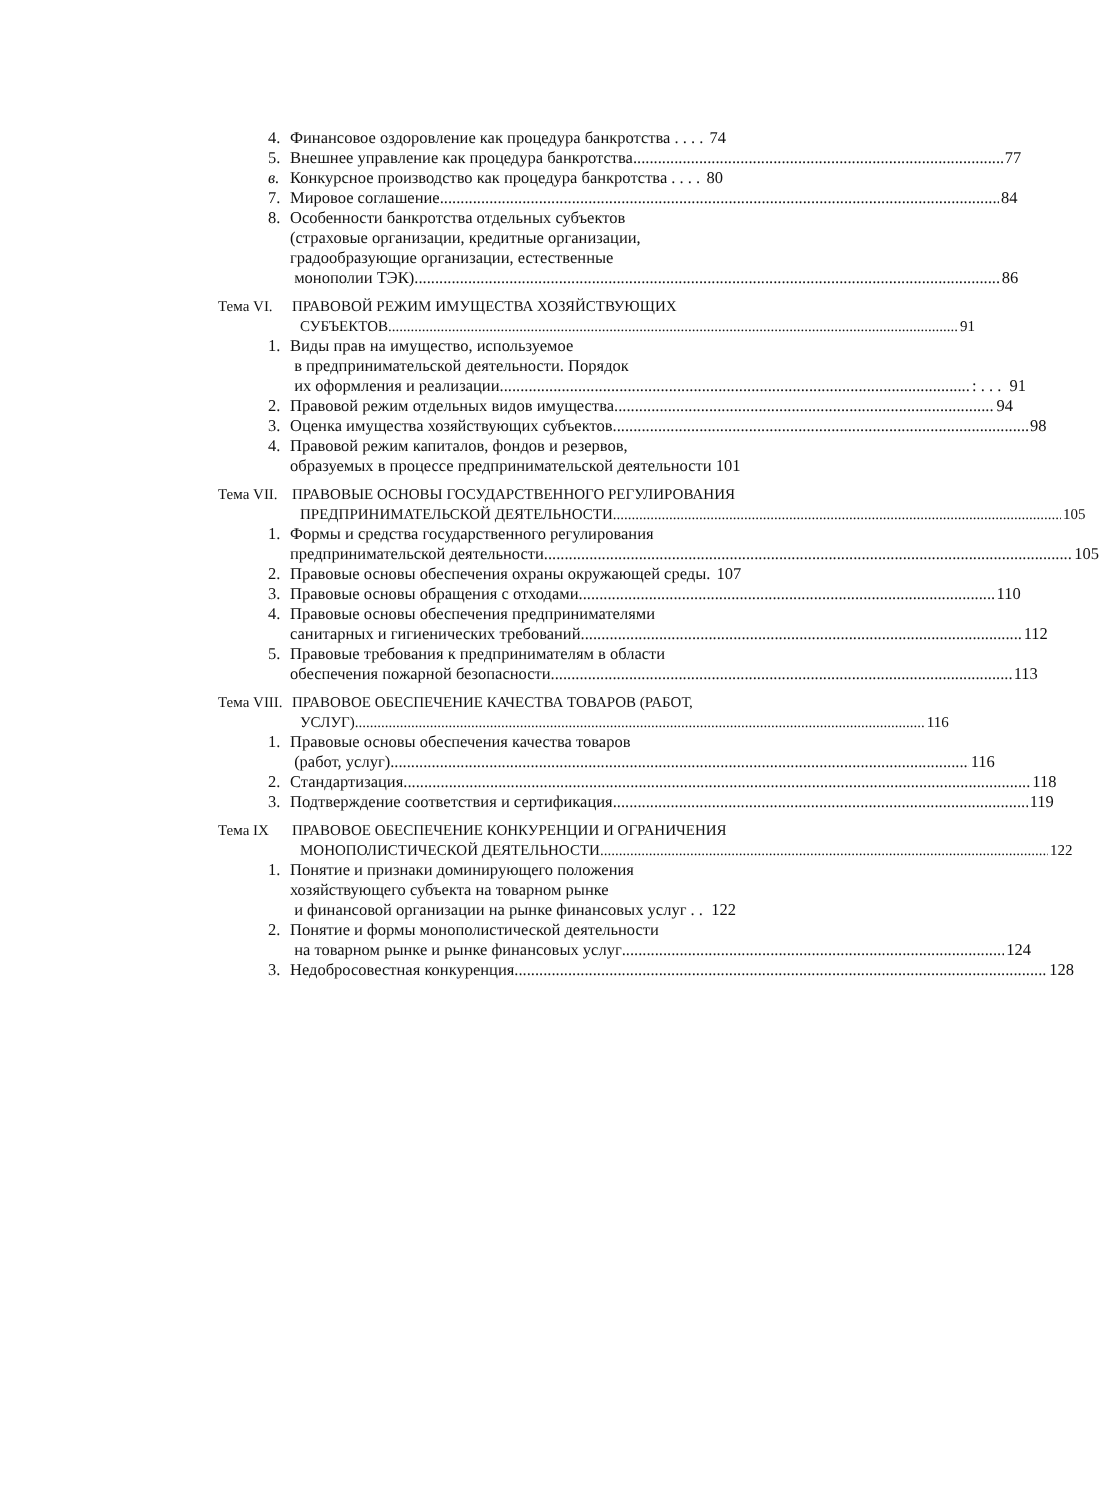4. Финансовое оздоровление как процедура банкротства . . . . 74
5. Внешнее управление как процедура банкротства 77
в. Конкурсное производство как процедура банкротства . . . . 80
7. Мировое соглашение 84
8. Особенности банкротства отдельных субъектов
(страховые организации, кредитные организации,
градообразующие организации, естественные
монополии ТЭК) 86
Тема VI. ПРАВОВОЙ РЕЖИМ ИМУЩЕСТВА ХОЗЯЙСТВУЮЩИХ
СУБЪЕКТОВ 91
1. Виды прав на имущество, используемое
в предпринимательской деятельности. Порядок
их оформления и реализации : . . . 91
2. Правовой режим отдельных видов имущества 94
3. Оценка имущества хозяйствующих субъектов 98
4. Правовой режим капиталов, фондов и резервов,
образуемых в процессе предпринимательской деятельности 101
Тема VII.
ПРАВОВЫЕ ОСНОВЫ ГОСУДАРСТВЕННОГО РЕГУЛИРОВАНИЯ
ПРЕДПРИНИМАТЕЛЬСКОЙ ДЕЯТЕЛЬНОСТИ 105
1. Формы и средства государственного регулирования
предпринимательской деятельности 105
2. Правовые основы обеспечения охраны окружающей среды. 107
3. Правовые основы обращения с отходами 110
4. Правовые основы обеспечения предпринимателями
санитарных и гигиенических требований 112
5. Правовые требования к предпринимателям в области
обеспечения пожарной безопасности 113
Тема VIII.
ПРАВОВОЕ ОБЕСПЕЧЕНИЕ КАЧЕСТВА ТОВАРОВ (РАБОТ,
УСЛУГ) 116
1. Правовые основы обеспечения качества товаров
(работ, услуг) 116
2. Стандартизация 118
3. Подтверждение соответствия и сертификация 119
Тема IX ПРАВОВОЕ ОБЕСПЕЧЕНИЕ КОНКУРЕНЦИИ И ОГРАНИЧЕНИЯ
МОНОПОЛИСТИЧЕСКОЙ ДЕЯТЕЛЬНОСТИ 122
1. Понятие и признаки доминирующего положения
хозяйствующего субъекта на товарном рынке
и финансовой организации на рынке финансовых услуг . . 122
2. Понятие и формы монополистической деятельности
на товарном рынке и рынке финансовых услуг 124
3. Недобросовестная конкуренция 128